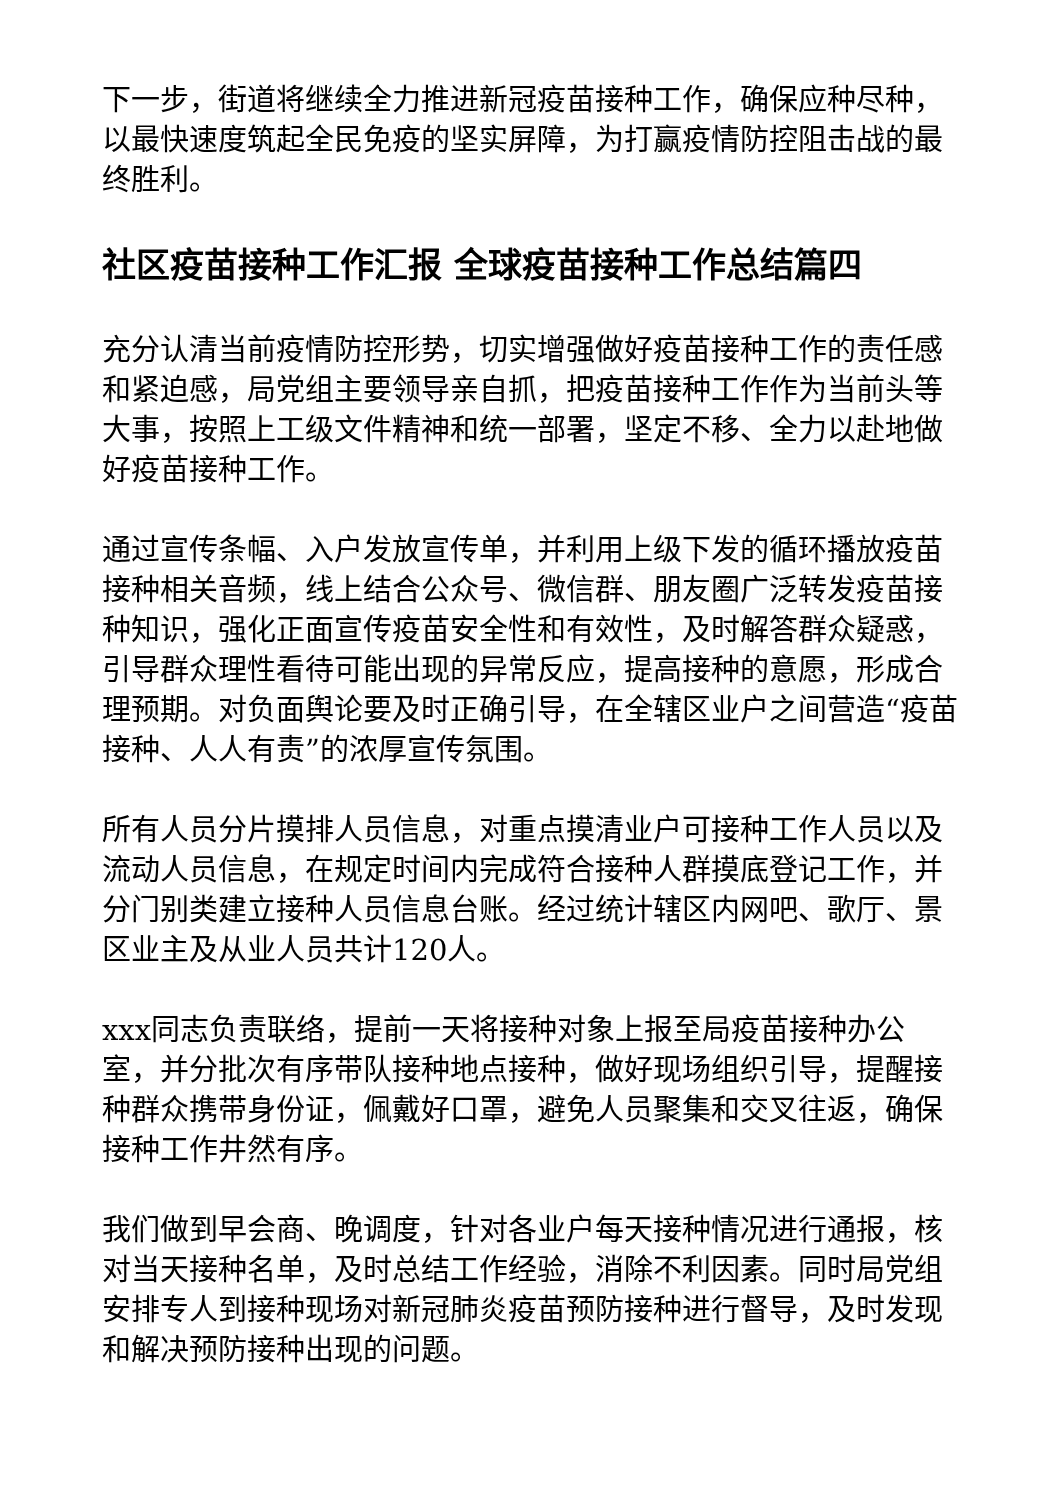下一步，街道将继续全力推进新冠疫苗接种工作，确保应种尽种，以最快速度筑起全民免疫的坚实屏障，为打赢疫情防控阻击战的最终胜利。
社区疫苗接种工作汇报 全球疫苗接种工作总结篇四
充分认清当前疫情防控形势，切实增强做好疫苗接种工作的责任感和紧迫感，局党组主要领导亲自抓，把疫苗接种工作作为当前头等大事，按照上工级文件精神和统一部署，坚定不移、全力以赴地做好疫苗接种工作。
通过宣传条幅、入户发放宣传单，并利用上级下发的循环播放疫苗接种相关音频，线上结合公众号、微信群、朋友圈广泛转发疫苗接种知识，强化正面宣传疫苗安全性和有效性，及时解答群众疑惑，引导群众理性看待可能出现的异常反应，提高接种的意愿，形成合理预期。对负面舆论要及时正确引导，在全辖区业户之间营造“疫苗接种、人人有责”的浓厚宣传氛围。
所有人员分片摸排人员信息，对重点摸清业户可接种工作人员以及流动人员信息，在规定时间内完成符合接种人群摸底登记工作，并分门别类建立接种人员信息台账。经过统计辖区内网吧、歌厅、景区业主及从业人员共计120人。
xxx同志负责联络，提前一天将接种对象上报至局疫苗接种办公室，并分批次有序带队接种地点接种，做好现场组织引导，提醒接种群众携带身份证，佩戴好口罩，避免人员聚集和交叉往返，确保接种工作井然有序。
我们做到早会商、晚调度，针对各业户每天接种情况进行通报，核对当天接种名单，及时总结工作经验，消除不利因素。同时局党组安排专人到接种现场对新冠肺炎疫苗预防接种进行督导，及时发现和解决预防接种出现的问题。